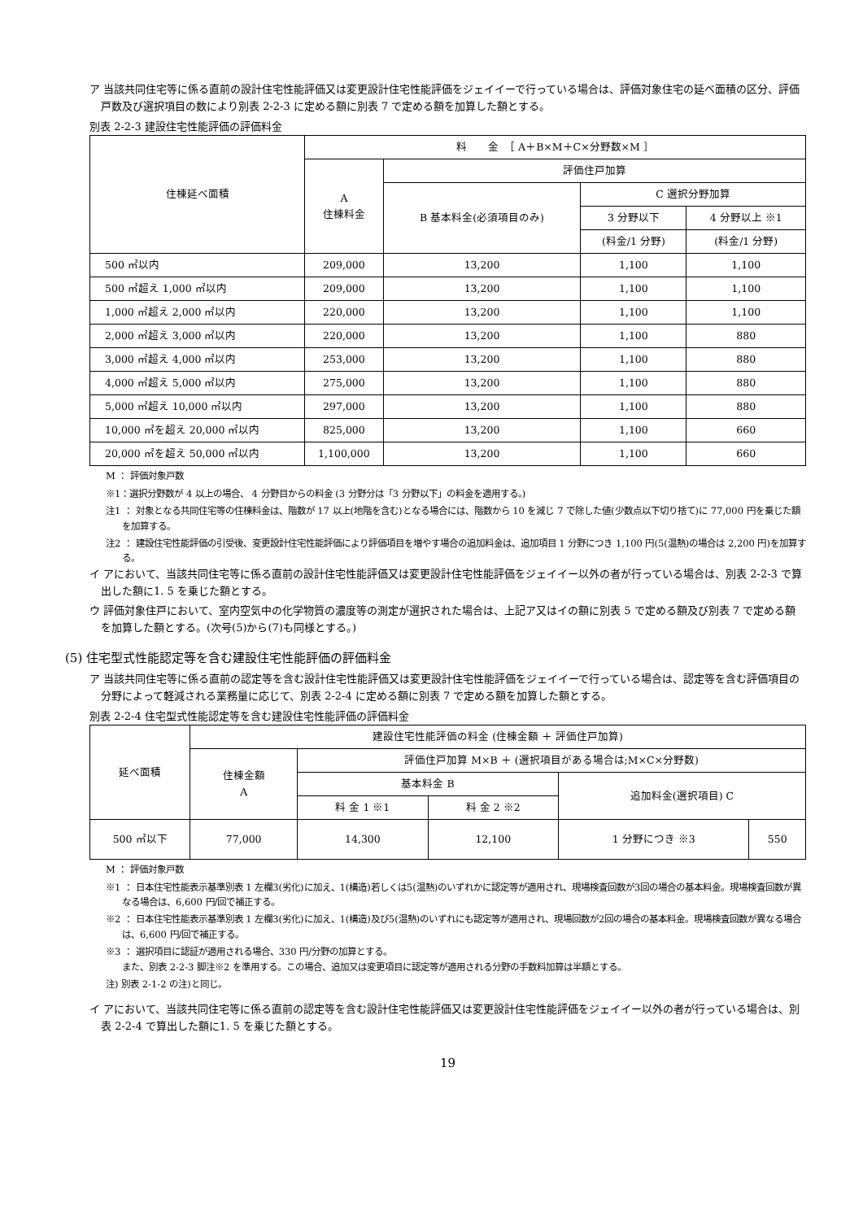ア 当該共同住宅等に係る直前の設計住宅性能評価又は変更設計住宅性能評価をジェイイーで行っている場合は、評価対象住宅の延べ面積の区分、評価戸数及び選択項目の数により別表 2-2-3 に定める額に別表 7 で定める額を加算した額とする。
別表 2-2-3 建設住宅性能評価の評価料金
| 住棟延べ面積 | 料 金 ［ A＋B×M＋C×分野数×M ］ | | | |
| --- | --- | --- | --- | --- |
| | A 住棟料金 | 評価住戸加算 | | |
| | | B 基本料金(必須項目のみ) | C 選択分野加算 | |
| | | | 3 分野以下 | 4 分野以上 ※1 |
| | | | (料金/1 分野) | (料金/1 分野) |
| 500 ㎡以内 | 209,000 | 13,200 | 1,100 | 1,100 |
| 500 ㎡超え 1,000 ㎡以内 | 209,000 | 13,200 | 1,100 | 1,100 |
| 1,000 ㎡超え 2,000 ㎡以内 | 220,000 | 13,200 | 1,100 | 1,100 |
| 2,000 ㎡超え 3,000 ㎡以内 | 220,000 | 13,200 | 1,100 | 880 |
| 3,000 ㎡超え 4,000 ㎡以内 | 253,000 | 13,200 | 1,100 | 880 |
| 4,000 ㎡超え 5,000 ㎡以内 | 275,000 | 13,200 | 1,100 | 880 |
| 5,000 ㎡超え 10,000 ㎡以内 | 297,000 | 13,200 | 1,100 | 880 |
| 10,000 ㎡を超え 20,000 ㎡以内 | 825,000 | 13,200 | 1,100 | 660 |
| 20,000 ㎡を超え 50,000 ㎡以内 | 1,100,000 | 13,200 | 1,100 | 660 |
M ： 評価対象戸数
※1：選択分野数が 4 以上の場合、 4 分野目からの料金 (3 分野分は「3 分野以下」の料金を適用する。)
注1 ： 対象となる共同住宅等の住棟料金は、階数が 17 以上(地階を含む)となる場合には、階数から 10 を減じ 7 で除した値(少数点以下切り捨て)に 77,000 円を乗じた額を加算する。
注2 ： 建設住宅性能評価の引受後、変更設計住宅性能評価により評価項目を増やす場合の追加料金は、追加項目 1 分野につき 1,100 円(5(温熱)の場合は 2,200 円)を加算する。
イ アにおいて、当該共同住宅等に係る直前の設計住宅性能評価又は変更設計住宅性能評価をジェイイー以外の者が行っている場合は、別表 2-2-3 で算出した額に1. 5 を乗じた額とする。
ウ 評価対象住戸において、室内空気中の化学物質の濃度等の測定が選択された場合は、上記ア又はイの額に別表 5 で定める額及び別表 7 で定める額を加算した額とする。(次号(5)から(7)も同様とする。)
(5) 住宅型式性能認定等を含む建設住宅性能評価の評価料金
ア 当該共同住宅等に係る直前の認定等を含む設計住宅性能評価又は変更設計住宅性能評価をジェイイーで行っている場合は、認定等を含む評価項目の分野によって軽減される業務量に応じて、別表 2-2-4 に定める額に別表 7 で定める額を加算した額とする。
別表 2-2-4 住宅型式性能認定等を含む建設住宅性能評価の評価料金
| 延べ面積 | 建設住宅性能評価の料金 (住棟金額 ＋ 評価住戸加算) | | | | |
| --- | --- | --- | --- | --- | --- |
| | 住棟金額 A | 評価住戸加算 M×B ＋ (選択項目がある場合は;M×C×分野数) | | | |
| | | 基本料金 B | | 追加料金(選択項目) C | |
| | | 料 金 1 ※1 | 料 金 2 ※2 | | |
| 500 ㎡以下 | 77,000 | 14,300 | 12,100 | 1 分野につき ※3 | 550 |
M ： 評価対象戸数
※1 ： 日本住宅性能表示基準別表 1 左欄3(劣化)に加え、1(構造)若しくは5(温熱)のいずれかに認定等が適用され、現場検査回数が3回の場合の基本料金。現場検査回数が異なる場合は、6,600 円/回で補正する。
※2 ： 日本住宅性能表示基準別表 1 左欄3(劣化)に加え、1(構造)及び5(温熱)のいずれにも認定等が適用され、現場回数が2回の場合の基本料金。現場検査回数が異なる場合は、6,600 円/回で補正する。
※3 ： 選択項目に認証が適用される場合、330 円/分野の加算とする。
また、別表 2-2-3 脚注※2 を準用する。この場合、追加又は変更項目に認定等が適用される分野の手数料加算は半額とする。
注) 別表 2-1-2 の注)と同じ。
イ アにおいて、当該共同住宅等に係る直前の認定等を含む設計住宅性能評価又は変更設計住宅性能評価をジェイイー以外の者が行っている場合は、別表 2-2-4 で算出した額に1. 5 を乗じた額とする。
19